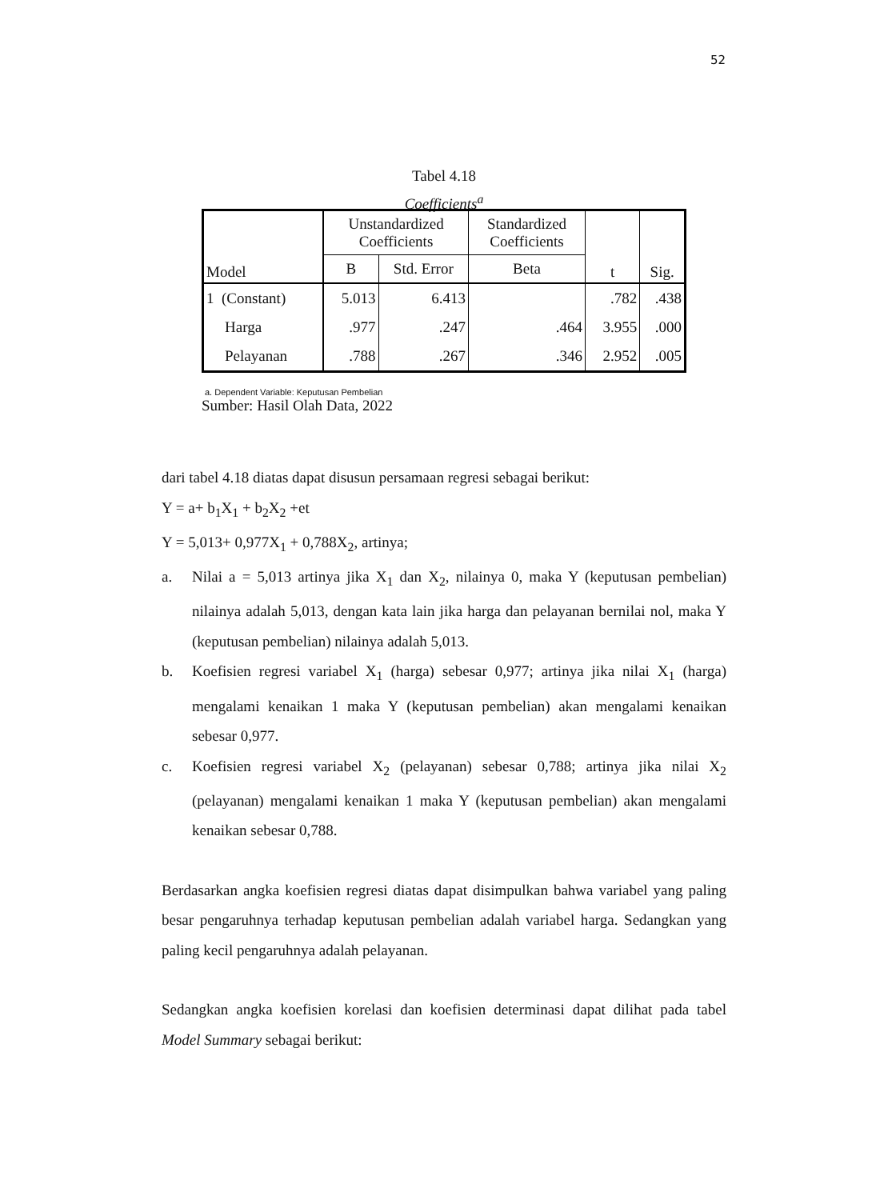52
Tabel 4.18
Coefficients<sup>a</sup>
| Model | Unstandardized Coefficients | | Standardized Coefficients | t | Sig. |
| --- | --- | --- | --- | --- | --- |
| | B | Std. Error | Beta | | |
| 1 (Constant) | 5.013 | 6.413 | | .782 | .438 |
| Harga | .977 | .247 | .464 | 3.955 | .000 |
| Pelayanan | .788 | .267 | .346 | 2.952 | .005 |
a. Dependent Variable: Keputusan Pembelian
Sumber: Hasil Olah Data, 2022
dari tabel 4.18 diatas dapat disusun persamaan regresi sebagai berikut:
Y = a+ b<sub>1</sub>X<sub>1</sub> + b<sub>2</sub>X<sub>2</sub> +et
Y = 5,013+ 0,977X<sub>1</sub> + 0,788X<sub>2</sub>, artinya;
a. Nilai a = 5,013 artinya jika X<sub>1</sub> dan X<sub>2</sub>, nilainya 0, maka Y (keputusan pembelian) nilainya adalah 5,013, dengan kata lain jika harga dan pelayanan bernilai nol, maka Y (keputusan pembelian) nilainya adalah 5,013.
b. Koefisien regresi variabel X<sub>1</sub> (harga) sebesar 0,977; artinya jika nilai X<sub>1</sub> (harga) mengalami kenaikan 1 maka Y (keputusan pembelian) akan mengalami kenaikan sebesar 0,977.
c. Koefisien regresi variabel X<sub>2</sub> (pelayanan) sebesar 0,788; artinya jika nilai X<sub>2</sub> (pelayanan) mengalami kenaikan 1 maka Y (keputusan pembelian) akan mengalami kenaikan sebesar 0,788.
Berdasarkan angka koefisien regresi diatas dapat disimpulkan bahwa variabel yang paling besar pengaruhnya terhadap keputusan pembelian adalah variabel harga. Sedangkan yang paling kecil pengaruhnya adalah pelayanan.
Sedangkan angka koefisien korelasi dan koefisien determinasi dapat dilihat pada tabel Model Summary sebagai berikut: